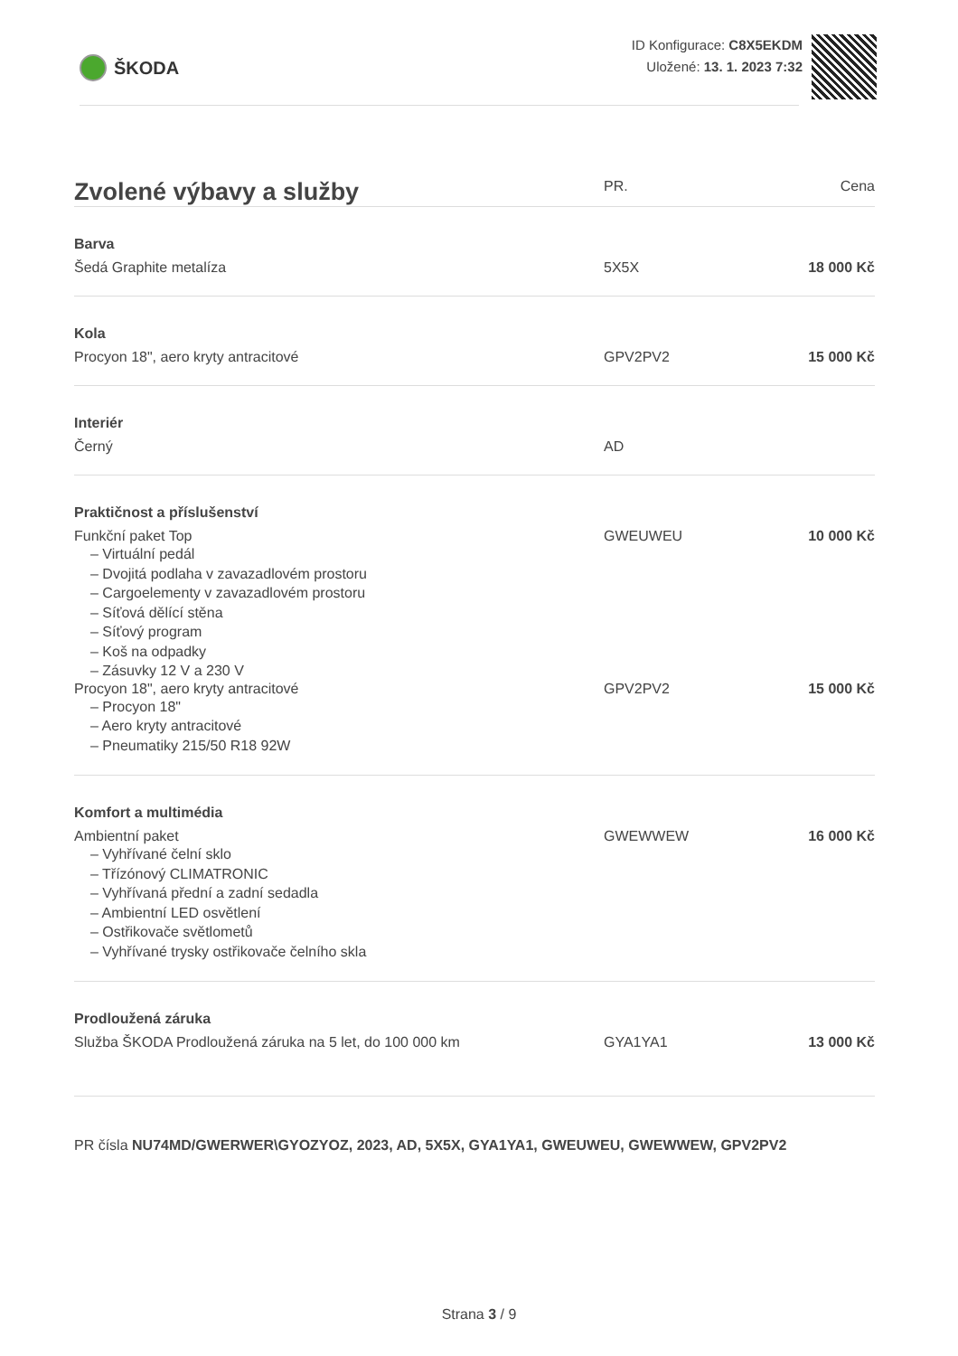ŠKODA
ID Konfigurace: C8X5EKDM
Uložené: 13. 1. 2023 7:32
| Zvolené výbavy a služby | PR. | Cena |
| --- | --- | --- |
| Barva | | |
| Šedá Graphite metalíza | 5X5X | 18 000 Kč |
| Kola | | |
| Procyon 18", aero kryty antracitové | GPV2PV2 | 15 000 Kč |
| Interiér | | |
| Černý | AD | |
| Praktičnost a příslušenství | | |
| Funkční paket Top – Virtuální pedál – Dvojitá podlaha v zavazadlovém prostoru – Cargoelementy v zavazadlovém prostoru – Síťová dělící stěna – Síťový program – Koš na odpadky – Zásuvky 12 V a 230 V | GWEUWEU | 10 000 Kč |
| Procyon 18", aero kryty antracitové – Procyon 18" – Aero kryty antracitové – Pneumatiky 215/50 R18 92W | GPV2PV2 | 15 000 Kč |
| Komfort a multimédia | | |
| Ambientní paket – Vyhřívané čelní sklo – Třízónový CLIMATRONIC – Vyhřívaná přední a zadní sedadla – Ambientní LED osvětlení – Ostřikovače světlometů – Vyhřívané trysky ostřikovače čelního skla | GWEWWEW | 16 000 Kč |
| Prodloužená záruka | | |
| Služba ŠKODA Prodloužená záruka na 5 let, do 100 000 km | GYA1YA1 | 13 000 Kč |
PR čísla NU74MD/GWERWER\GYOZYOZ, 2023, AD, 5X5X, GYA1YA1, GWEUWEU, GWEWWEW, GPV2PV2
Strana 3 / 9